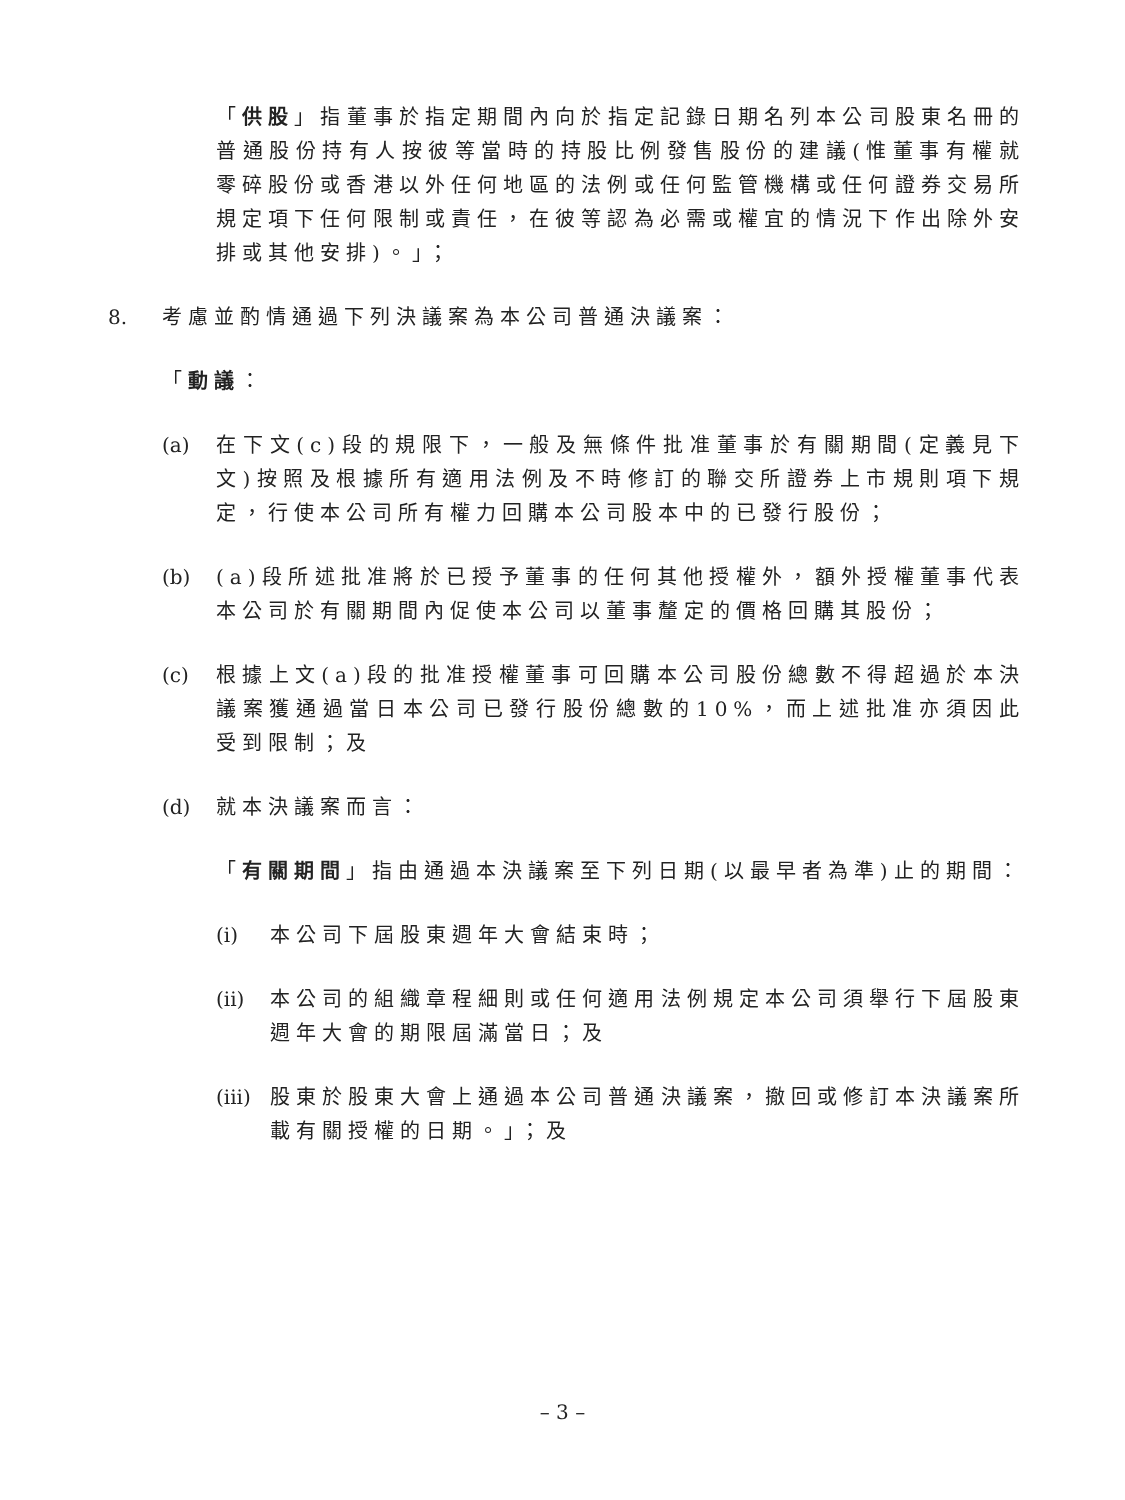「供股」指董事於指定期間內向於指定記錄日期名列本公司股東名冊的普通股份持有人按彼等當時的持股比例發售股份的建議(惟董事有權就零碎股份或香港以外任何地區的法例或任何監管機構或任何證券交易所規定項下任何限制或責任，在彼等認為必需或權宜的情況下作出除外安排或其他安排)。」；
8. 考慮並酌情通過下列決議案為本公司普通決議案：
「動議：
(a) 在下文(c)段的規限下，一般及無條件批准董事於有關期間(定義見下文)按照及根據所有適用法例及不時修訂的聯交所證券上市規則項下規定，行使本公司所有權力回購本公司股本中的已發行股份；
(b) (a)段所述批准將於已授予董事的任何其他授權外，額外授權董事代表本公司於有關期間內促使本公司以董事釐定的價格回購其股份；
(c) 根據上文(a)段的批准授權董事可回購本公司股份總數不得超過於本決議案獲通過當日本公司已發行股份總數的10%，而上述批准亦須因此受到限制；及
(d) 就本決議案而言：
「有關期間」指由通過本決議案至下列日期(以最早者為準)止的期間：
(i) 本公司下屆股東週年大會結束時；
(ii)
本公司的組織章程細則或任何適用法例規定本公司須舉行下屆股東週年大會的期限屆滿當日；及
(iii)
股東於股東大會上通過本公司普通決議案，撤回或修訂本決議案所載有關授權的日期。」；及
– 3 –